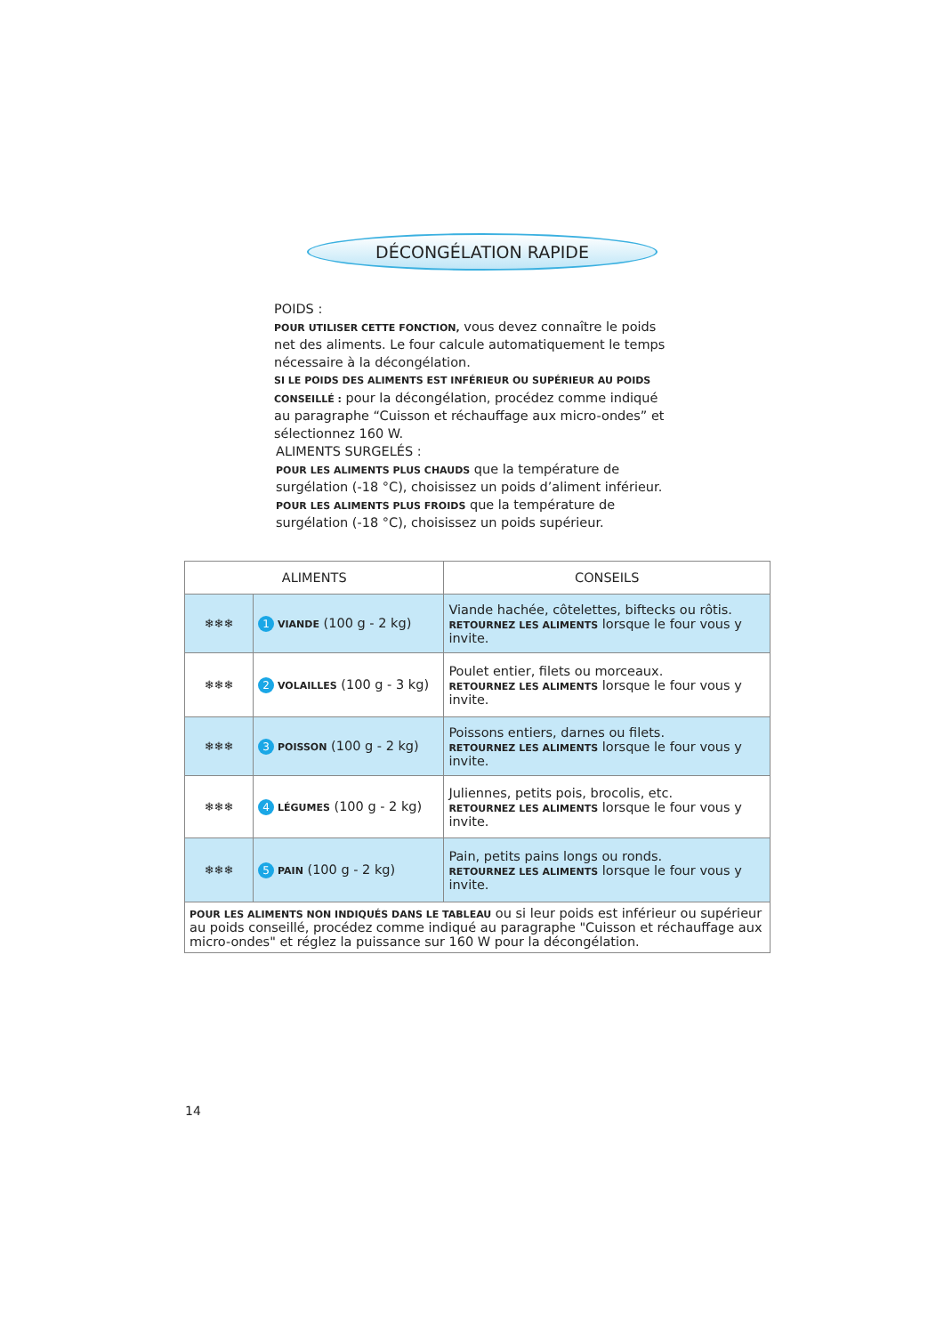DÉCONGÉLATION RAPIDE
POIDS :
POUR UTILISER CETTE FONCTION, vous devez connaître le poids net des aliments. Le four calcule automatiquement le temps nécessaire à la décongélation.
SI LE POIDS DES ALIMENTS EST INFÉRIEUR OU SUPÉRIEUR AU POIDS CONSEILLÉ : pour la décongélation, procédez comme indiqué au paragraphe “Cuisson et réchauffage aux micro-ondes” et sélectionnez 160 W.
ALIMENTS SURGELÉS :
POUR LES ALIMENTS PLUS CHAUDS que la température de surgélation (-18 °C), choisissez un poids d’aliment inférieur.
POUR LES ALIMENTS PLUS FROIDS que la température de surgélation (-18 °C), choisissez un poids supérieur.
| ALIMENTS | | CONSEILS |
| --- | --- | --- |
| ❄❄❄ | 1 VIANDE (100 g - 2 kg) | Viande hachée, côtelettes, biftecks ou rôtis. RETOURNEZ LES ALIMENTS lorsque le four vous y invite. |
| ❄❄❄ | 2 VOLAILLES (100 g - 3 kg) | Poulet entier, filets ou morceaux. RETOURNEZ LES ALIMENTS lorsque le four vous y invite. |
| ❄❄❄ | 3 POISSON (100 g - 2 kg) | Poissons entiers, darnes ou filets. RETOURNEZ LES ALIMENTS lorsque le four vous y invite. |
| ❄❄❄ | 4 LÉGUMES (100 g - 2 kg) | Juliennes, petits pois, brocolis, etc. RETOURNEZ LES ALIMENTS lorsque le four vous y invite. |
| ❄❄❄ | 5 PAIN (100 g - 2 kg) | Pain, petits pains longs ou ronds. RETOURNEZ LES ALIMENTS lorsque le four vous y invite. |
| POUR LES ALIMENTS NON INDIQUÉS DANS LE TABLEAU ou si leur poids est inférieur ou supérieur au poids conseillé, procédez comme indiqué au paragraphe "Cuisson et réchauffage aux micro-ondes" et réglez la puissance sur 160 W pour la décongélation. | | |
14